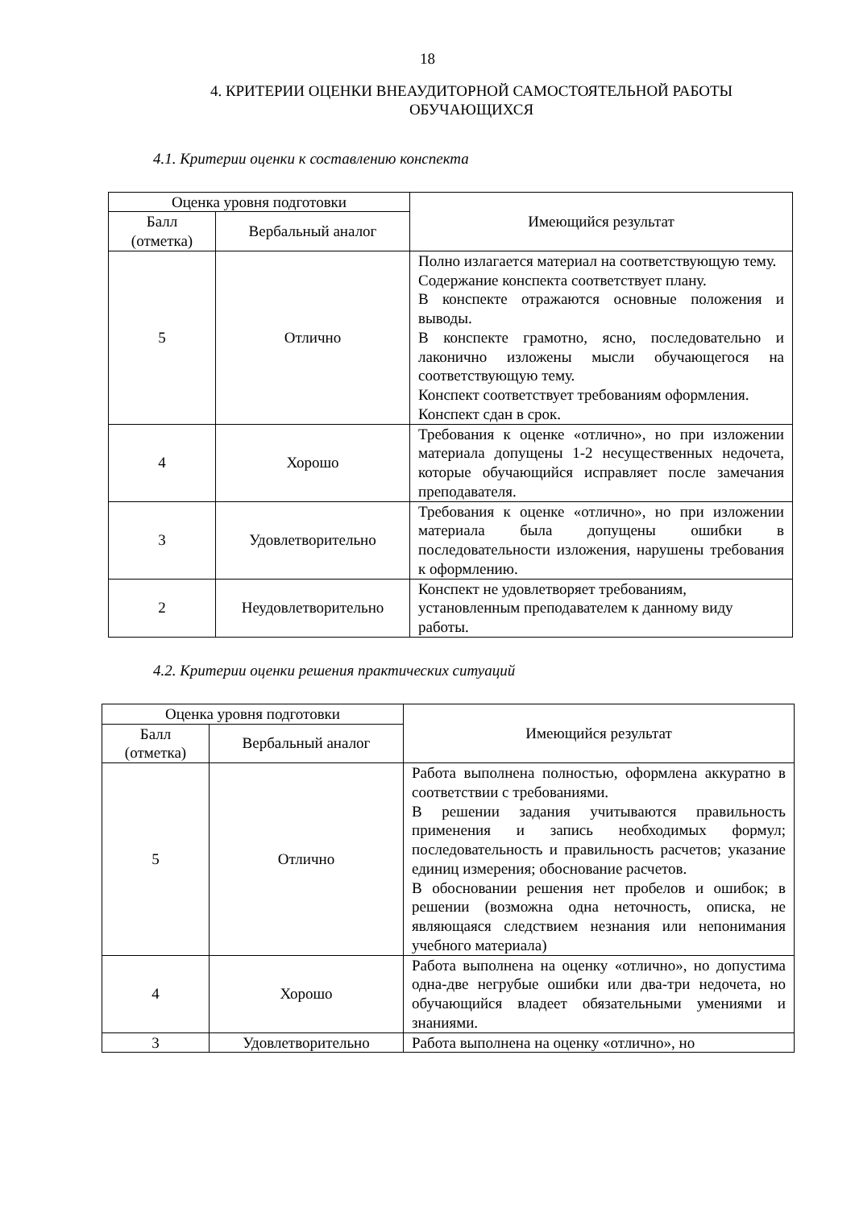18
4. КРИТЕРИИ ОЦЕНКИ ВНЕАУДИТОРНОЙ САМОСТОЯТЕЛЬНОЙ РАБОТЫ ОБУЧАЮЩИХСЯ
4.1. Критерии оценки к составлению конспекта
| Оценка уровня подготовки | | Имеющийся результат |
| Балл (отметка) | Вербальный аналог | |
| 5 | Отлично | Полно излагается материал на соответствующую тему. Содержание конспекта соответствует плану. В конспекте отражаются основные положения и выводы. В конспекте грамотно, ясно, последовательно и лаконично изложены мысли обучающегося на соответствующую тему. Конспект соответствует требованиям оформления. Конспект сдан в срок. |
| 4 | Хорошо | Требования к оценке «отлично», но при изложении материала допущены 1-2 несущественных недочета, которые обучающийся исправляет после замечания преподавателя. |
| 3 | Удовлетворительно | Требования к оценке «отлично», но при изложении материала была допущены ошибки в последовательности изложения, нарушены требования к оформлению. |
| 2 | Неудовлетворительно | Конспект не удовлетворяет требованиям, установленным преподавателем к данному виду работы. |
4.2. Критерии оценки решения практических ситуаций
| Оценка уровня подготовки | | Имеющийся результат |
| Балл (отметка) | Вербальный аналог | |
| 5 | Отлично | Работа выполнена полностью, оформлена аккуратно в соответствии с требованиями. В решении задания учитываются правильность применения и запись необходимых формул; последовательность и правильность расчетов; указание единиц измерения; обоснование расчетов. В обосновании решения нет пробелов и ошибок; в решении (возможна одна неточность, описка, не являющаяся следствием незнания или непонимания учебного материала) |
| 4 | Хорошо | Работа выполнена на оценку «отлично», но допустима одна-две негрубые ошибки или два-три недочета, но обучающийся владеет обязательными умениями и знаниями. |
| 3 | Удовлетворительно | Работа выполнена на оценку «отлично», но |